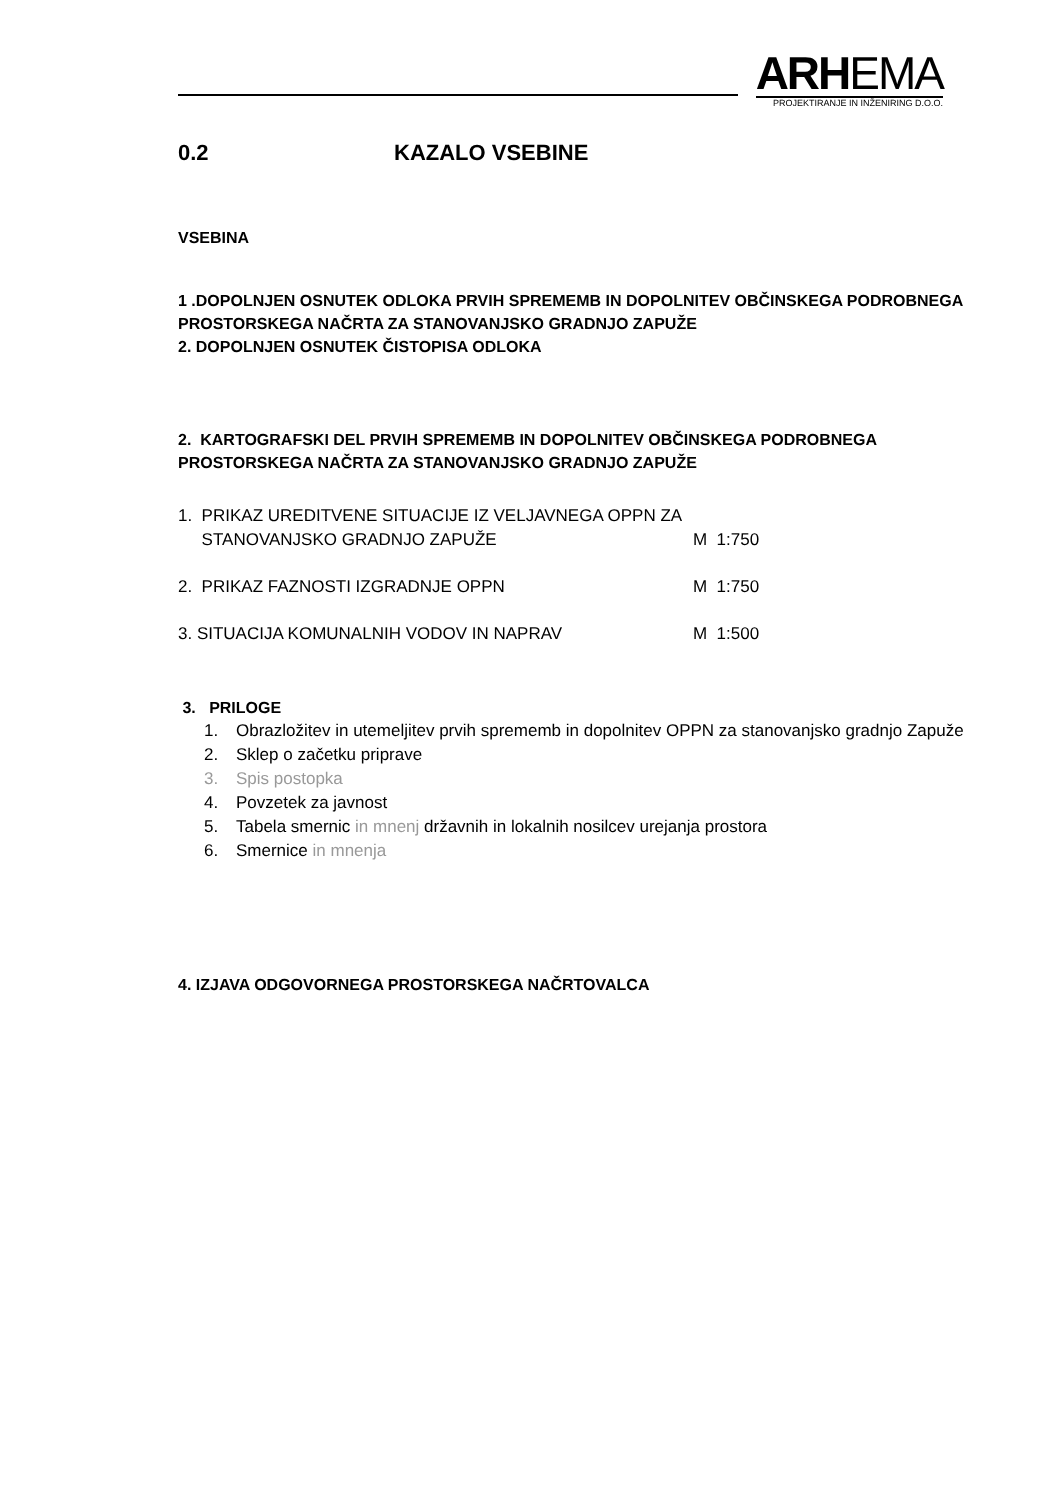ARHEMA
PROJEKTIRANJE IN INŽENIRING D.O.O.
0.2 KAZALO VSEBINE
VSEBINA
1 .DOPOLNJEN OSNUTEK ODLOKA PRVIH SPREMEMB IN DOPOLNITEV OBČINSKEGA PODROBNEGA PROSTORSKEGA NAČRTA ZA STANOVANJSKO GRADNJO ZAPUŽE
2. DOPOLNJEN OSNUTEK ČISTOPISA ODLOKA
2. KARTOGRAFSKI DEL PRVIH SPREMEMB IN DOPOLNITEV OBČINSKEGA PODROBNEGA PROSTORSKEGA NAČRTA ZA STANOVANJSKO GRADNJO ZAPUŽE
1. PRIKAZ UREDITVENE SITUACIJE IZ VELJAVNEGA OPPN ZA
STANOVANJSKO GRADNJO ZAPUŽE M 1:750
2. PRIKAZ FAZNOSTI IZGRADNJE OPPN M 1:750
3. SITUACIJA KOMUNALNIH VODOV IN NAPRAV M 1:500
3. PRILOGE
1. Obrazložitev in utemeljitev prvih sprememb in dopolnitev OPPN za stanovanjsko gradnjo Zapuže
2. Sklep o začetku priprave
3. Spis postopka
4. Povzetek za javnost
5. Tabela smernic in mnenj državnih in lokalnih nosilcev urejanja prostora
6. Smernice in mnenja
4. IZJAVA ODGOVORNEGA PROSTORSKEGA NAČRTOVALCA